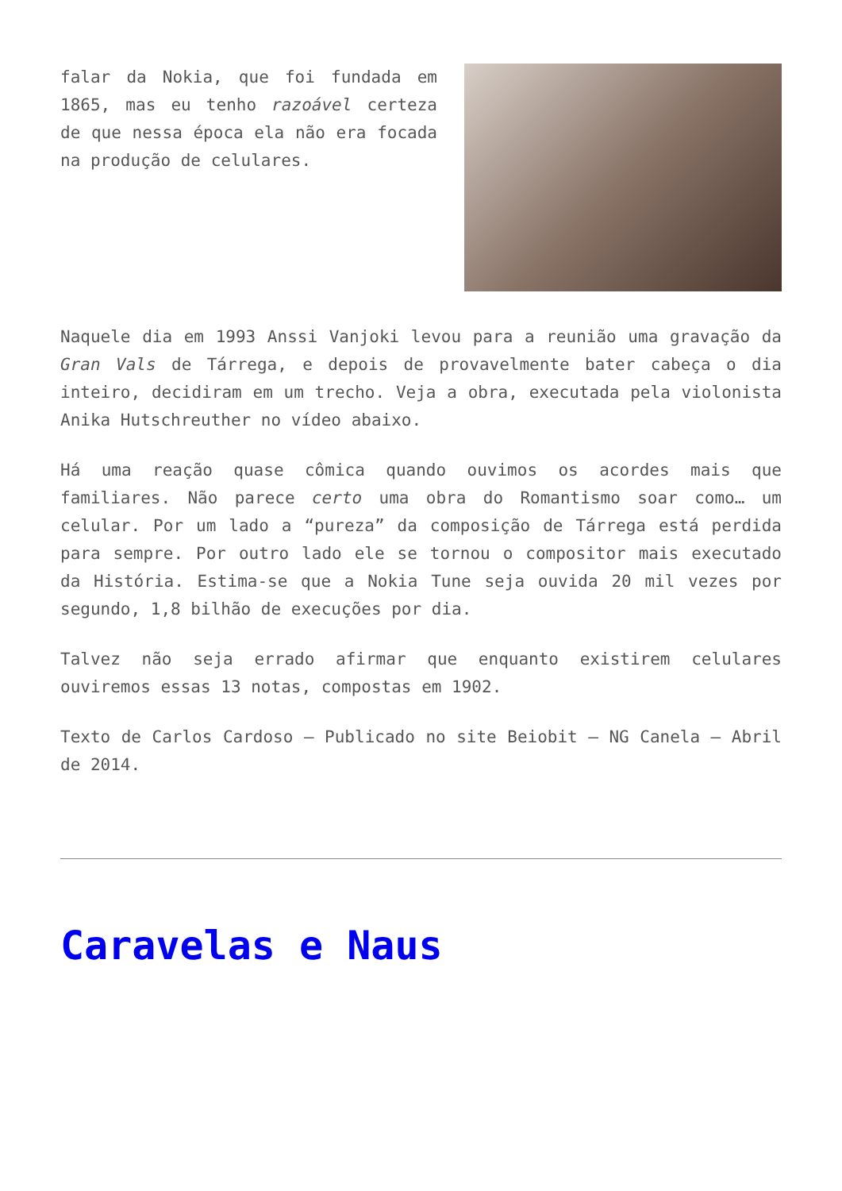falar da Nokia, que foi fundada em 1865, mas eu tenho razoável certeza de que nessa época ela não era focada na produção de celulares.
Naquele dia em 1993 Anssi Vanjoki levou para a reunião uma gravação da Gran Vals de Tárrega, e depois de provavelmente bater cabeça o dia inteiro, decidiram em um trecho. Veja a obra, executada pela violonista Anika Hutschreuther no vídeo abaixo.
Há uma reação quase cômica quando ouvimos os acordes mais que familiares. Não parece certo uma obra do Romantismo soar como… um celular. Por um lado a “pureza” da composição de Tárrega está perdida para sempre. Por outro lado ele se tornou o compositor mais executado da História. Estima-se que a Nokia Tune seja ouvida 20 mil vezes por segundo, 1,8 bilhão de execuções por dia.
Talvez não seja errado afirmar que enquanto existirem celulares ouviremos essas 13 notas, compostas em 1902.
Texto de Carlos Cardoso – Publicado no site Beiobit – NG Canela – Abril de 2014.
Caravelas e Naus